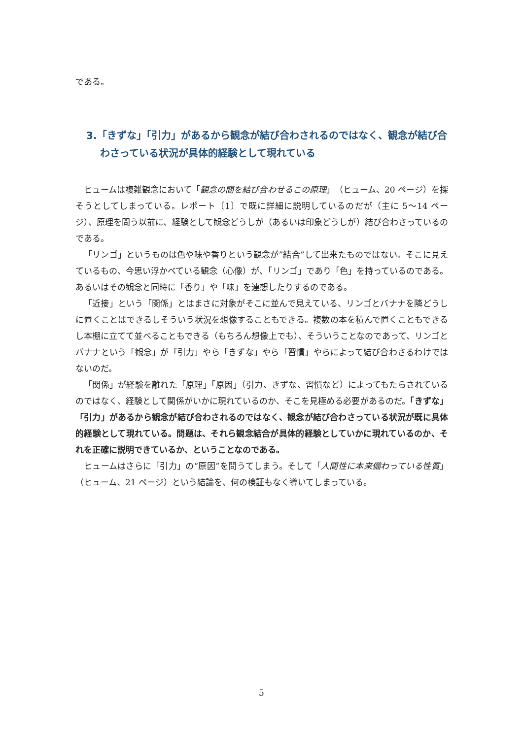である。
3.「きずな」「引力」があるから観念が結び合わされるのではなく、観念が結び合わさっている状況が具体的経験として現れている
ヒュームは複雑観念において「観念の間を結び合わせるこの原理」（ヒューム、20 ページ）を探そうとしてしまっている。レポート〔1〕で既に詳細に説明しているのだが（主に 5～14 ページ）、原理を問う以前に、経験として観念どうしが（あるいは印象どうしが）結び合わさっているのである。
「リンゴ」というものは色や味や香りという観念が”結合”して出来たものではない。そこに見えているもの、今思い浮かべている観念（心像）が、「リンゴ」であり「色」を持っているのである。あるいはその観念と同時に「香り」や「味」を連想したりするのである。
「近接」という「関係」とはまさに対象がそこに並んで見えている、リンゴとバナナを隣どうしに置くことはできるしそういう状況を想像することもできる。複数の本を積んで置くこともできるし本棚に立てて並べることもできる（もちろん想像上でも）、そういうことなのであって、リンゴとバナナという「観念」が「引力」やら「きずな」やら「習慣」やらによって結び合わさるわけではないのだ。
「関係」が経験を離れた「原理」「原因」（引力、きずな、習慣など）によってもたらされているのではなく、経験として関係がいかに現れているのか、そこを見極める必要があるのだ。「きずな」「引力」があるから観念が結び合わされるのではなく、観念が結び合わさっている状況が既に具体的経験として現れている。問題は、それら観念結合が具体的経験としていかに現れているのか、それを正確に説明できているか、ということなのである。
ヒュームはさらに「引力」の“原因”を問うてしまう。そして「人間性に本来備わっている性質」（ヒューム、21 ページ）という結論を、何の検証もなく導いてしまっている。
5